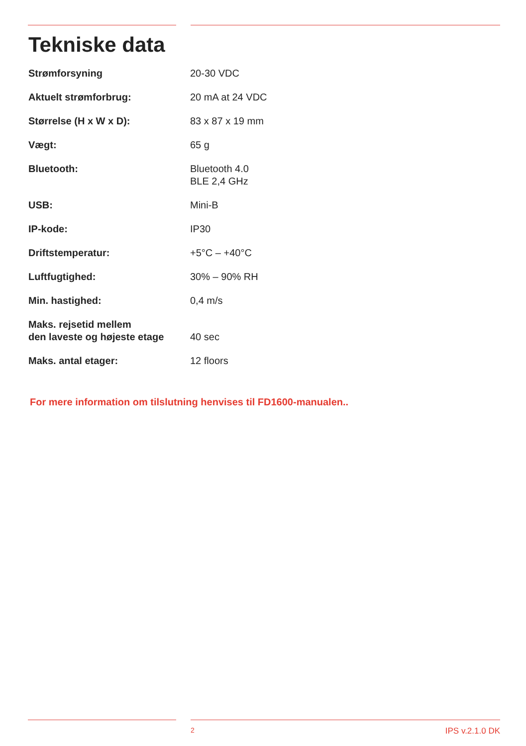Tekniske data
| Strømforsyning | 20-30 VDC |
| Aktuelt strømforbrug: | 20 mA at 24 VDC |
| Størrelse (H x W x D): | 83 x 87 x 19 mm |
| Vægt: | 65 g |
| Bluetooth: | Bluetooth 4.0 BLE 2,4 GHz |
| USB: | Mini-B |
| IP-kode: | IP30 |
| Driftstemperatur: | +5°C – +40°C |
| Luftfugtighed: | 30% – 90% RH |
| Min. hastighed: | 0,4 m/s |
| Maks. rejsetid mellem den laveste og højeste etage | 40 sec |
| Maks. antal etager: | 12 floors |
For mere information om tilslutning henvises til FD1600-manualen..
2 IPS v.2.1.0 DK